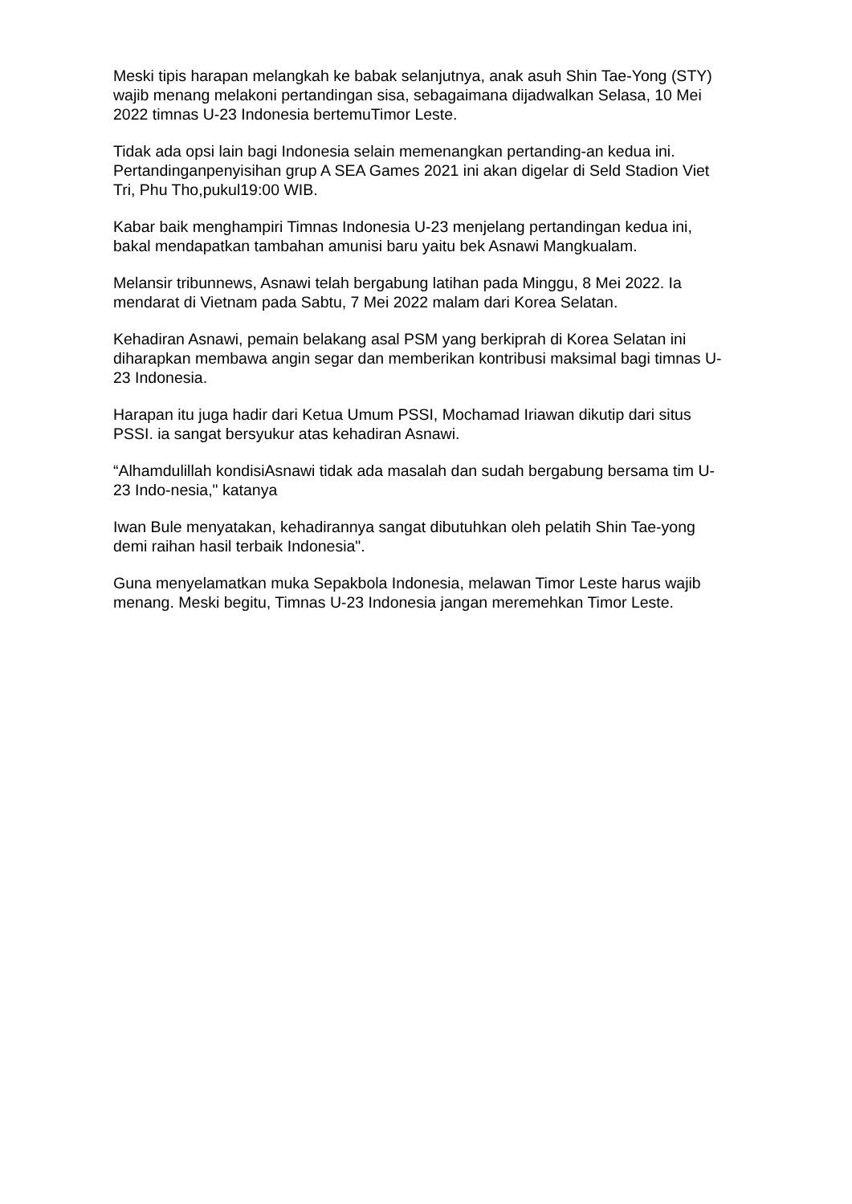Meski tipis harapan melangkah ke babak selanjutnya, anak asuh Shin Tae-Yong (STY) wajib menang melakoni pertandingan sisa, sebagaimana dijadwalkan Selasa, 10 Mei 2022 timnas U-23 Indonesia bertemuTimor Leste.
Tidak ada opsi lain bagi Indonesia selain memenangkan pertanding-an kedua ini. Pertandinganpenyisihan grup A SEA Games 2021 ini akan digelar di Seld Stadion Viet Tri, Phu Tho,pukul19:00 WIB.
Kabar baik menghampiri Timnas Indonesia U-23 menjelang pertandingan kedua ini, bakal mendapatkan tambahan amunisi baru yaitu bek Asnawi Mangkualam.
Melansir tribunnews, Asnawi telah bergabung latihan pada Minggu, 8 Mei 2022. Ia mendarat di Vietnam pada Sabtu, 7 Mei 2022 malam dari Korea Selatan.
Kehadiran Asnawi, pemain belakang asal PSM yang berkiprah di Korea Selatan ini diharapkan membawa angin segar dan memberikan kontribusi maksimal bagi timnas U-23 Indonesia.
Harapan itu juga hadir dari Ketua Umum PSSI, Mochamad Iriawan dikutip dari situs PSSI. ia sangat bersyukur atas kehadiran Asnawi.
“Alhamdulillah kondisiAsnawi tidak ada masalah dan sudah bergabung bersama tim U-23 Indo-nesia," katanya
Iwan Bule menyatakan, kehadirannya sangat dibutuhkan oleh pelatih Shin Tae-yong demi raihan hasil terbaik Indonesia".
Guna menyelamatkan muka Sepakbola Indonesia, melawan Timor Leste harus wajib menang. Meski begitu, Timnas U-23 Indonesia jangan meremehkan Timor Leste.